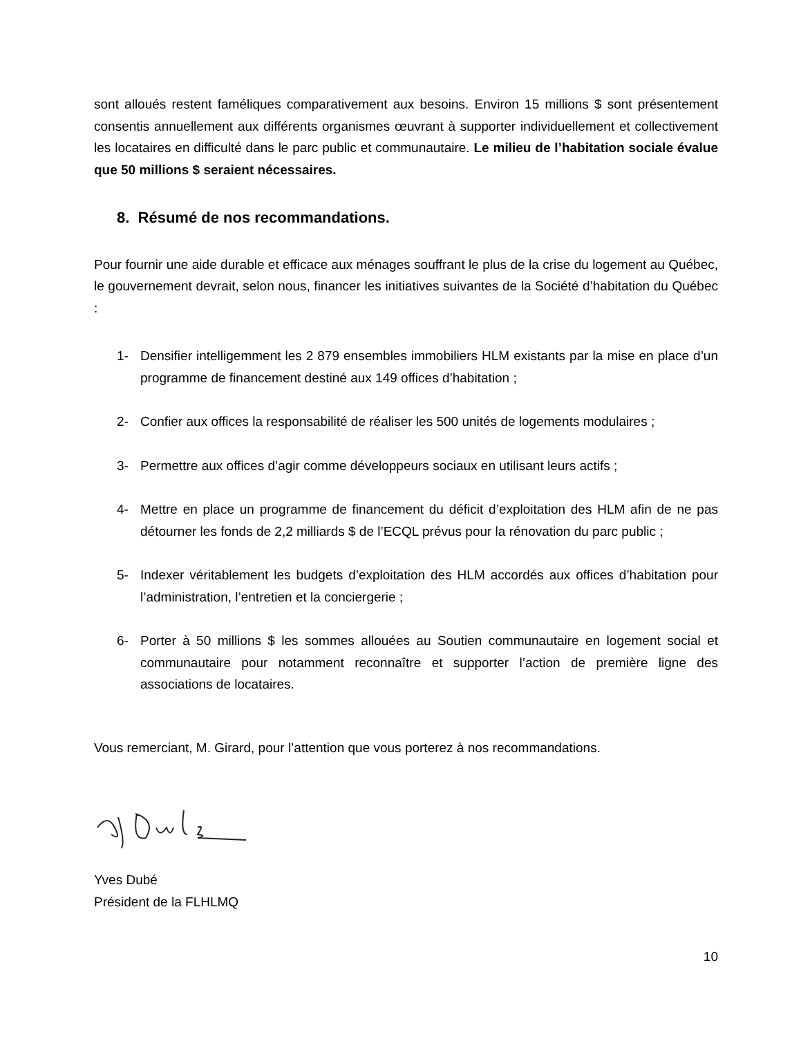sont alloués restent faméliques comparativement aux besoins. Environ 15 millions $ sont présentement consentis annuellement aux différents organismes œuvrant à supporter individuellement et collectivement les locataires en difficulté dans le parc public et communautaire. Le milieu de l’habitation sociale évalue que 50 millions $ seraient nécessaires.
8. Résumé de nos recommandations.
Pour fournir une aide durable et efficace aux ménages souffrant le plus de la crise du logement au Québec, le gouvernement devrait, selon nous, financer les initiatives suivantes de la Société d’habitation du Québec :
1- Densifier intelligemment les 2 879 ensembles immobiliers HLM existants par la mise en place d’un programme de financement destiné aux 149 offices d’habitation ;
2- Confier aux offices la responsabilité de réaliser les 500 unités de logements modulaires ;
3- Permettre aux offices d’agir comme développeurs sociaux en utilisant leurs actifs ;
4- Mettre en place un programme de financement du déficit d’exploitation des HLM afin de ne pas détourner les fonds de 2,2 milliards $ de l’ECQL prévus pour la rénovation du parc public ;
5- Indexer véritablement les budgets d’exploitation des HLM accordés aux offices d’habitation pour l’administration, l’entretien et la conciergerie ;
6- Porter à 50 millions $ les sommes allouées au Soutien communautaire en logement social et communautaire pour notamment reconnaître et supporter l’action de première ligne des associations de locataires.
Vous remerciant, M. Girard, pour l’attention que vous porterez à nos recommandations.
Yves Dubé
Président de la FLHLMQ
10